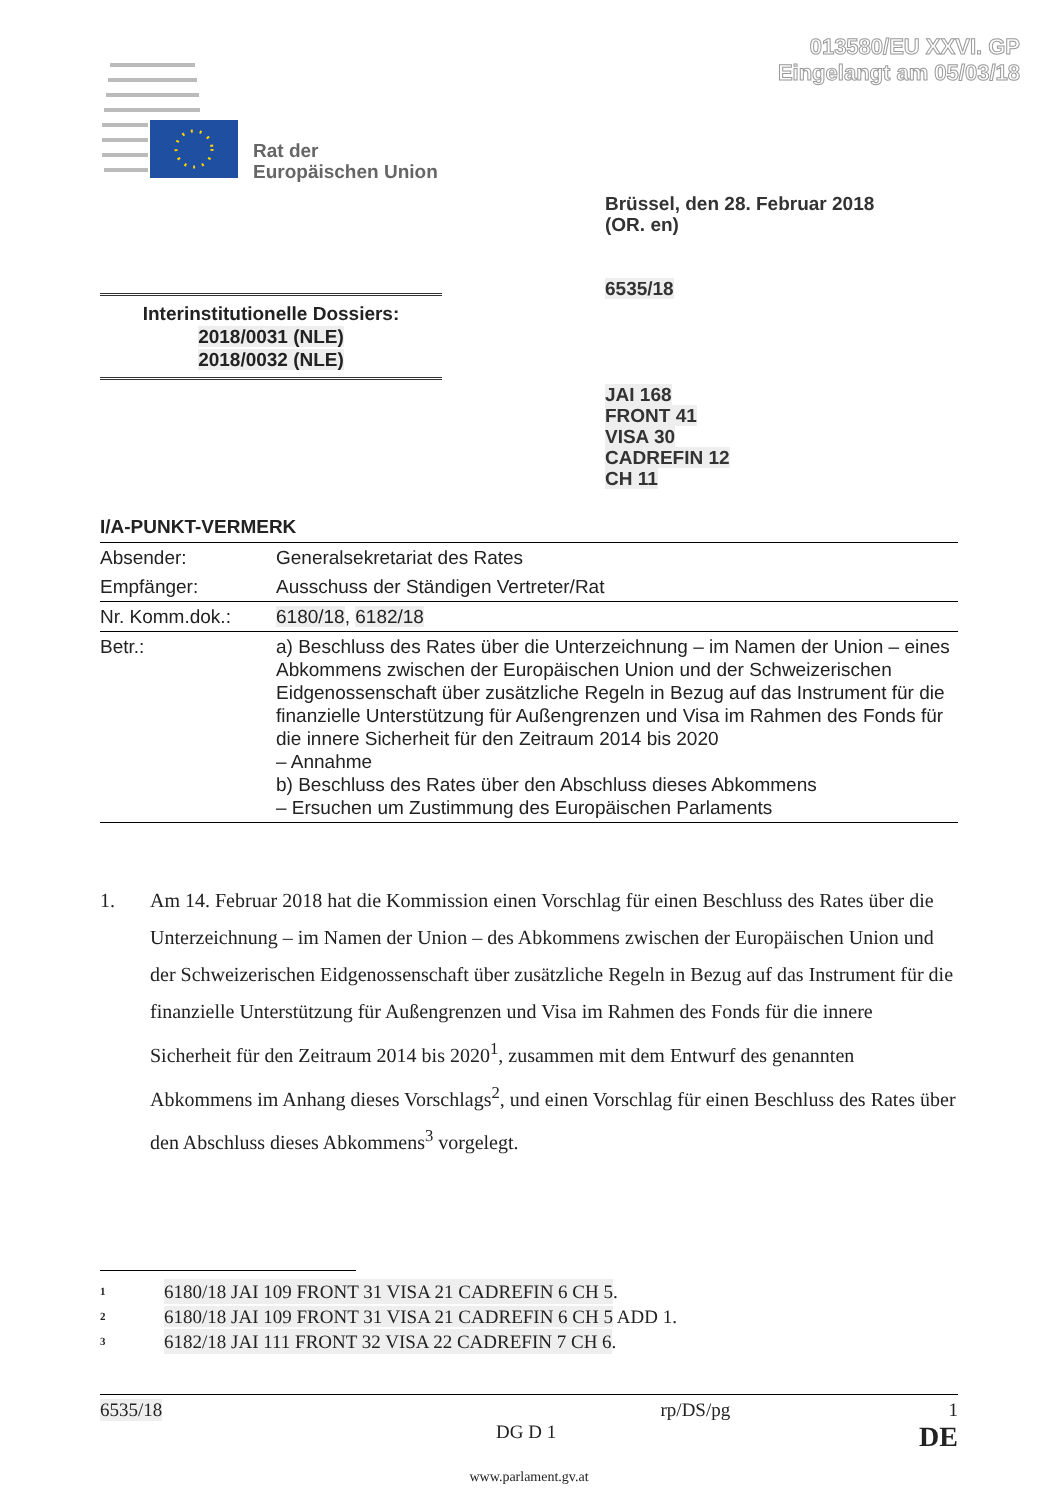013580/EU XXVI. GP
Eingelangt am 05/03/18
Rat der
Europäischen Union
Brüssel, den 28. Februar 2018
(OR. en)
6535/18
Interinstitutionelle Dossiers:
2018/0031 (NLE)
2018/0032 (NLE)
JAI 168
FRONT 41
VISA 30
CADREFIN 12
CH 11
I/A-PUNKT-VERMERK
| Absender: | Generalsekretariat des Rates |
| Empfänger: | Ausschuss der Ständigen Vertreter/Rat |
| Nr. Komm.dok.: | 6180/18 , 6182/18 |
| Betr.: | a) Beschluss des Rates über die Unterzeichnung – im Namen der Union – eines Abkommens zwischen der Europäischen Union und der Schweizerischen Eidgenossenschaft über zusätzliche Regeln in Bezug auf das Instrument für die finanzielle Unterstützung für Außengrenzen und Visa im Rahmen des Fonds für die innere Sicherheit für den Zeitraum 2014 bis 2020 – Annahme b) Beschluss des Rates über den Abschluss dieses Abkommens – Ersuchen um Zustimmung des Europäischen Parlaments |
1. Am 14. Februar 2018 hat die Kommission einen Vorschlag für einen Beschluss des Rates über die Unterzeichnung – im Namen der Union – des Abkommens zwischen der Europäischen Union und der Schweizerischen Eidgenossenschaft über zusätzliche Regeln in Bezug auf das Instrument für die finanzielle Unterstützung für Außengrenzen und Visa im Rahmen des Fonds für die innere Sicherheit für den Zeitraum 2014 bis 2020<sup>1</sup>, zusammen mit dem Entwurf des genannten Abkommens im Anhang dieses Vorschlags<sup>2</sup>, und einen Vorschlag für einen Beschluss des Rates über den Abschluss dieses Abkommens<sup>3</sup> vorgelegt.
<sup>1</sup> 6180/18 JAI 109 FRONT 31 VISA 21 CADREFIN 6 CH 5.
<sup>2</sup> 6180/18 JAI 109 FRONT 31 VISA 21 CADREFIN 6 CH 5 ADD 1.
<sup>3</sup> 6182/18 JAI 111 FRONT 32 VISA 22 CADREFIN 7 CH 6.
6535/18 rp/DS/pg 1
DG D 1 DE
www.parlament.gv.at